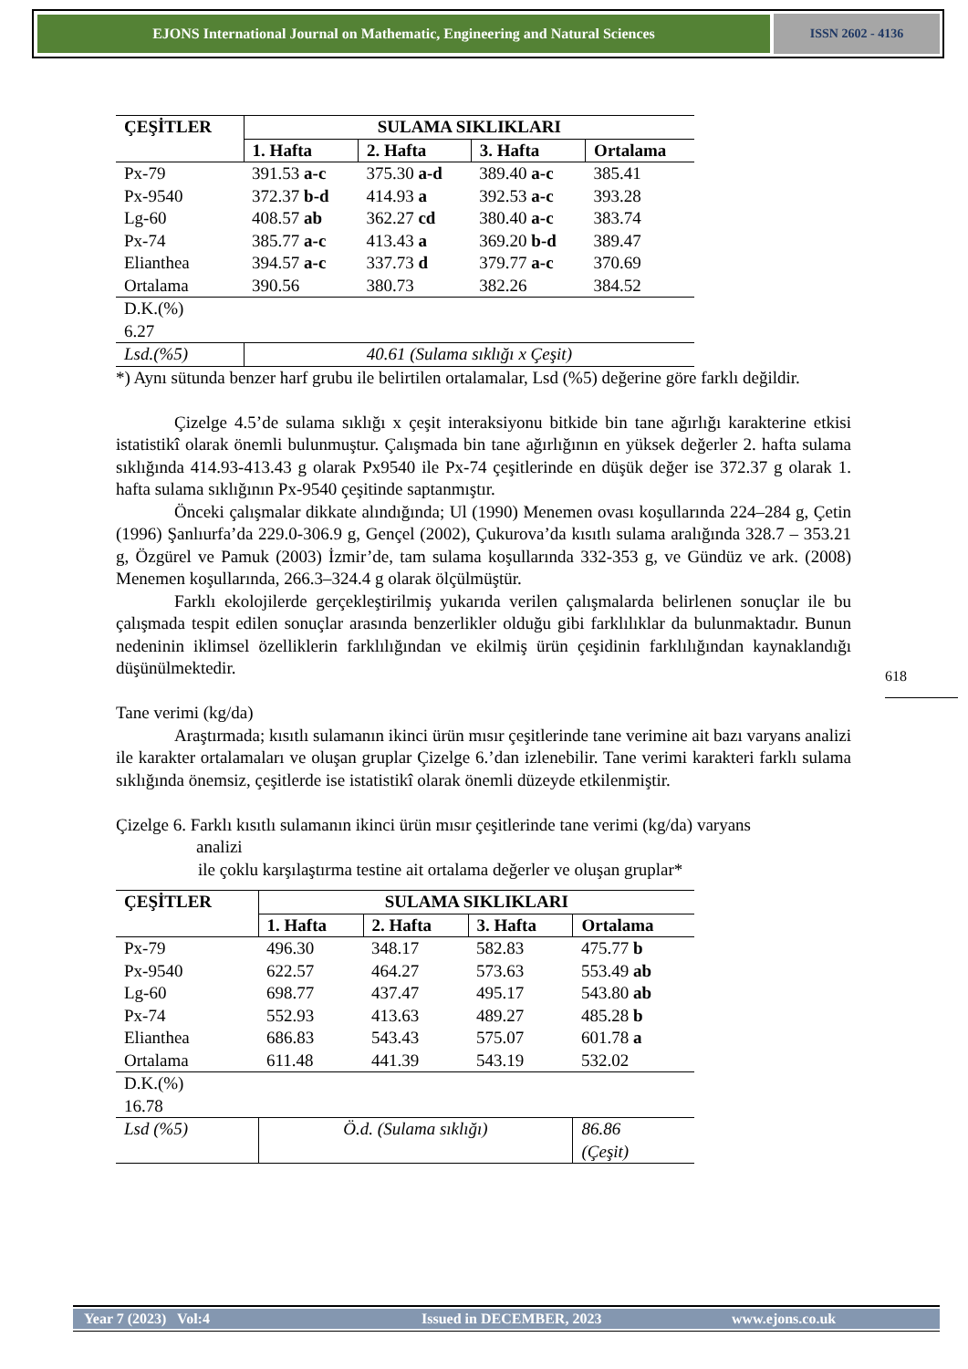EJONS International Journal on Mathematic, Engineering and Natural Sciences
ISSN 2602 - 4136
| ÇEŞİTLER | SULAMA SIKLIKLARI | | | |
| --- | --- | --- | --- | --- |
| | 1. Hafta | 2. Hafta | 3. Hafta | Ortalama |
| Px-79 | 391.53 a-c | 375.30 a-d | 389.40 a-c | 385.41 |
| Px-9540 | 372.37 b-d | 414.93 a | 392.53 a-c | 393.28 |
| Lg-60 | 408.57 ab | 362.27 cd | 380.40 a-c | 383.74 |
| Px-74 | 385.77 a-c | 413.43 a | 369.20 b-d | 389.47 |
| Elianthea | 394.57 a-c | 337.73 d | 379.77 a-c | 370.69 |
| Ortalama | 390.56 | 380.73 | 382.26 | 384.52 |
| D.K.(%) 6.27 | | | | |
| Lsd.(%5) | 40.61 (Sulama sıklığı x Çeşit) | | | |
*) Aynı sütunda benzer harf grubu ile belirtilen ortalamalar, Lsd (%5) değerine göre farklı değildir.
Çizelge 4.5’de sulama sıklığı x çeşit interaksiyonu bitkide bin tane ağırlığı karakterine etkisi istatistikî olarak önemli bulunmuştur. Çalışmada bin tane ağırlığının en yüksek değerler 2. hafta sulama sıklığında 414.93-413.43 g olarak Px9540 ile Px-74 çeşitlerinde en düşük değer ise 372.37 g olarak 1. hafta sulama sıklığının Px-9540 çeşitinde saptanmıştır.
Önceki çalışmalar dikkate alındığında; Ul (1990) Menemen ovası koşullarında 224–284 g, Çetin (1996) Şanlıurfa’da 229.0-306.9 g, Gençel (2002), Çukurova’da kısıtlı sulama aralığında 328.7 – 353.21 g, Özgürel ve Pamuk (2003) İzmir’de, tam sulama koşullarında 332-353 g, ve Gündüz ve ark. (2008) Menemen koşullarında, 266.3–324.4 g olarak ölçülmüştür.
Farklı ekolojilerde gerçekleştirilmiş yukarıda verilen çalışmalarda belirlenen sonuçlar ile bu çalışmada tespit edilen sonuçlar arasında benzerlikler olduğu gibi farklılıklar da bulunmaktadır. Bunun nedeninin iklimsel özelliklerin farklılığından ve ekilmiş ürün çeşidinin farklılığından kaynaklandığı düşünülmektedir.
Tane verimi (kg/da)
Araştırmada; kısıtlı sulamanın ikinci ürün mısır çeşitlerinde tane verimine ait bazı varyans analizi ile karakter ortalamaları ve oluşan gruplar Çizelge 6.’dan izlenebilir. Tane verimi karakteri farklı sulama sıklığında önemsiz, çeşitlerde ise istatistikî olarak önemli düzeyde etkilenmiştir.
Çizelge 6. Farklı kısıtlı sulamanın ikinci ürün mısır çeşitlerinde tane verimi (kg/da) varyans
analizi
ile çoklu karşılaştırma testine ait ortalama değerler ve oluşan gruplar*
| ÇEŞİTLER | SULAMA SIKLIKLARI | | | |
| --- | --- | --- | --- | --- |
| | 1. Hafta | 2. Hafta | 3. Hafta | Ortalama |
| Px-79 | 496.30 | 348.17 | 582.83 | 475.77 b |
| Px-9540 | 622.57 | 464.27 | 573.63 | 553.49 ab |
| Lg-60 | 698.77 | 437.47 | 495.17 | 543.80 ab |
| Px-74 | 552.93 | 413.63 | 489.27 | 485.28 b |
| Elianthea | 686.83 | 543.43 | 575.07 | 601.78 a |
| Ortalama | 611.48 | 441.39 | 543.19 | 532.02 |
| D.K.(%) 16.78 | | | | |
| Lsd (%5) | Ö.d. (Sulama sıklığı) | | | 86.86 (Çeşit) |
618
Year 7 (2023) Vol:4 Issued in DECEMBER, 2023 www.ejons.co.uk